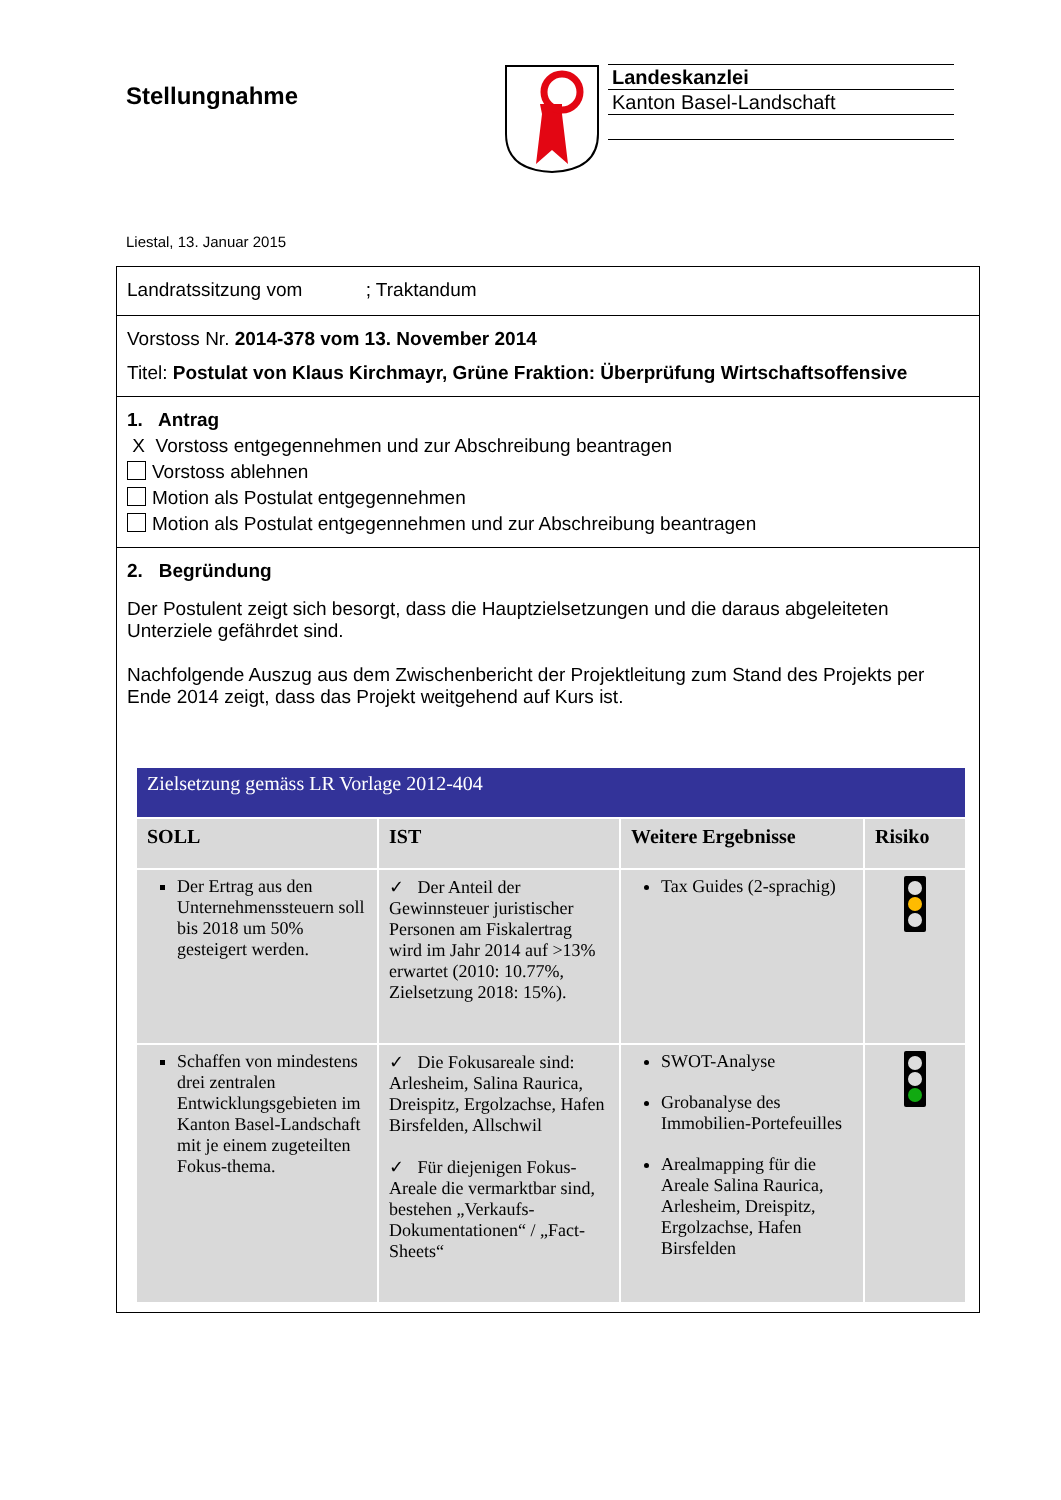Stellungnahme
Landeskanzlei
Kanton Basel-Landschaft
Liestal, 13. Januar 2015
Landratssitzung vom ; Traktandum
Vorstoss Nr. 2014-378 vom 13. November 2014
Titel: Postulat von Klaus Kirchmayr, Grüne Fraktion: Überprüfung Wirtschaftsoffensive
1. Antrag
X Vorstoss entgegennehmen und zur Abschreibung beantragen
Vorstoss ablehnen
Motion als Postulat entgegennehmen
Motion als Postulat entgegennehmen und zur Abschreibung beantragen
2. Begründung
Der Postulent zeigt sich besorgt, dass die Hauptzielsetzungen und die daraus abgeleiteten Unterziele gefährdet sind.
Nachfolgende Auszug aus dem Zwischenbericht der Projektleitung zum Stand des Projekts per Ende 2014 zeigt, dass das Projekt weitgehend auf Kurs ist.
| Zielsetzung gemäss LR Vorlage 2012-404 | | | |
| --- | --- | --- | --- |
| SOLL | IST | Weitere Ergebnisse | Risiko |
| Der Ertrag aus den Unternehmenssteuern soll bis 2018 um 50% gesteigert werden. | ✓ Der Anteil der Gewinnsteuer juristischer Personen am Fiskalertrag wird im Jahr 2014 auf >13% erwartet (2010: 10.77%, Zielsetzung 2018: 15%). | Tax Guides (2-sprachig) | |
| Schaffen von mindestens drei zentralen Entwicklungsgebieten im Kanton Basel-Landschaft mit je einem zugeteilten Fokus-thema. | ✓ Die Fokusareale sind: Arlesheim, Salina Raurica, Dreispitz, Ergolzachse, Hafen Birsfelden, Allschwil ✓ Für diejenigen Fokus-Areale die vermarktbar sind, bestehen „Verkaufs-Dokumentationen“ / „Fact-Sheets“ | SWOT-Analyse Grobanalyse des Immobilien-Portefeuilles Arealmapping für die Areale Salina Raurica, Arlesheim, Dreispitz, Ergolzachse, Hafen Birsfelden | |